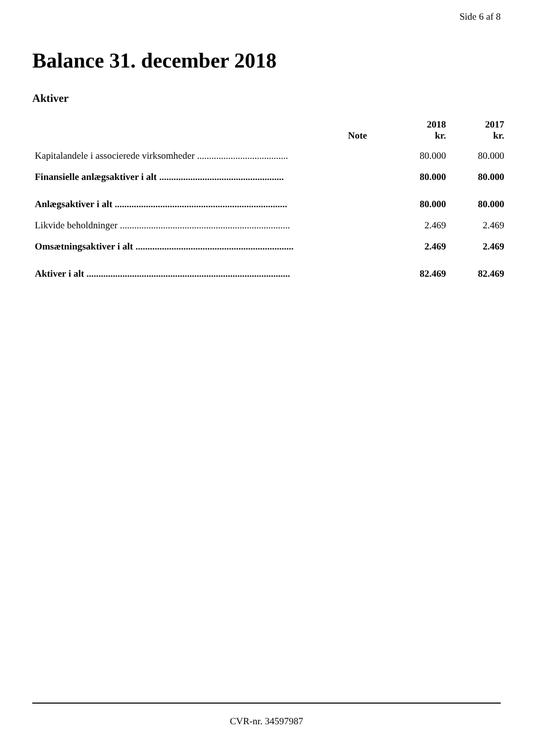Side 6 af 8
Balance 31. december 2018
Aktiver
| | Note | 2018 kr. | 2017 kr. |
| --- | --- | --- | --- |
| Kapitalandele i associerede virksomheder ...................................... | | 80.000 | 80.000 |
| Finansielle anlægsaktiver i alt .................................................... | | 80.000 | 80.000 |
| Anlægsaktiver i alt ........................................................................ | | 80.000 | 80.000 |
| Likvide beholdninger ....................................................................... | | 2.469 | 2.469 |
| Omsætningsaktiver i alt .................................................................. | | 2.469 | 2.469 |
| Aktiver i alt ..................................................................................... | | 82.469 | 82.469 |
CVR-nr. 34597987